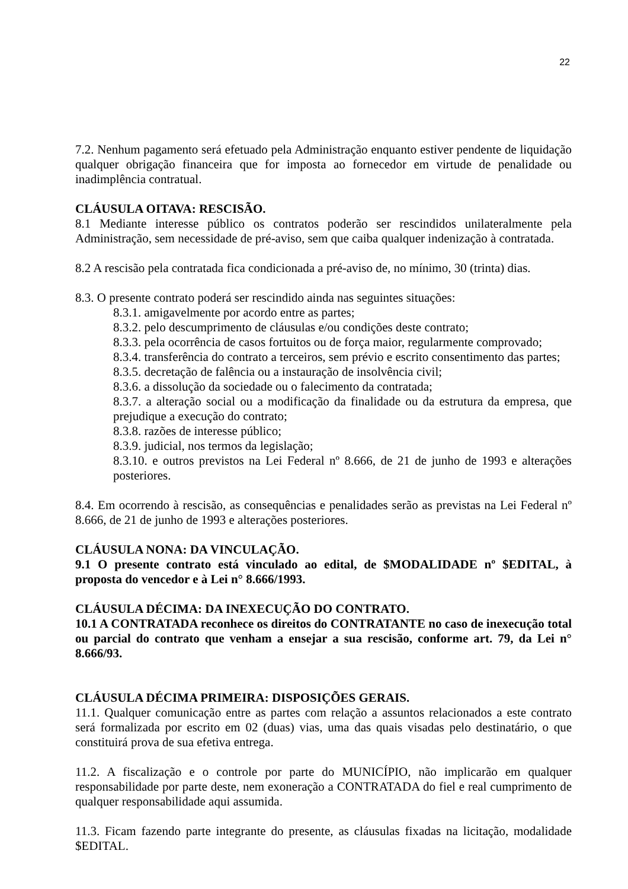22
7.2. Nenhum pagamento será efetuado pela Administração enquanto estiver pendente de liquidação qualquer obrigação financeira que for imposta ao fornecedor em virtude de penalidade ou inadimplência contratual.
CLÁUSULA OITAVA: RESCISÃO.
8.1 Mediante interesse público os contratos poderão ser rescindidos unilateralmente pela Administração, sem necessidade de pré-aviso, sem que caiba qualquer indenização à contratada.
8.2 A rescisão pela contratada fica condicionada a pré-aviso de, no mínimo, 30 (trinta) dias.
8.3. O presente contrato poderá ser rescindido ainda nas seguintes situações:
8.3.1. amigavelmente por acordo entre as partes;
8.3.2. pelo descumprimento de cláusulas e/ou condições deste contrato;
8.3.3. pela ocorrência de casos fortuitos ou de força maior, regularmente comprovado;
8.3.4. transferência do contrato a terceiros, sem prévio e escrito consentimento das partes;
8.3.5. decretação de falência ou a instauração de insolvência civil;
8.3.6. a dissolução da sociedade ou o falecimento da contratada;
8.3.7. a alteração social ou a modificação da finalidade ou da estrutura da empresa, que prejudique a execução do contrato;
8.3.8. razões de interesse público;
8.3.9. judicial, nos termos da legislação;
8.3.10. e outros previstos na Lei Federal nº 8.666, de 21 de junho de 1993 e alterações posteriores.
8.4. Em ocorrendo à rescisão, as consequências e penalidades serão as previstas na Lei Federal nº 8.666, de 21 de junho de 1993 e alterações posteriores.
CLÁUSULA NONA: DA VINCULAÇÃO.
9.1 O presente contrato está vinculado ao edital, de $MODALIDADE nº $EDITAL, à proposta do vencedor e à Lei n° 8.666/1993.
CLÁUSULA DÉCIMA: DA INEXECUÇÃO DO CONTRATO.
10.1 A CONTRATADA reconhece os direitos do CONTRATANTE no caso de inexecução total ou parcial do contrato que venham a ensejar a sua rescisão, conforme art. 79, da Lei n° 8.666/93.
CLÁUSULA DÉCIMA PRIMEIRA: DISPOSIÇÕES GERAIS.
11.1. Qualquer comunicação entre as partes com relação a assuntos relacionados a este contrato será formalizada por escrito em 02 (duas) vias, uma das quais visadas pelo destinatário, o que constituirá prova de sua efetiva entrega.
11.2. A fiscalização e o controle por parte do MUNICÍPIO, não implicarão em qualquer responsabilidade por parte deste, nem exoneração a CONTRATADA do fiel e real cumprimento de qualquer responsabilidade aqui assumida.
11.3. Ficam fazendo parte integrante do presente, as cláusulas fixadas na licitação, modalidade $EDITAL.